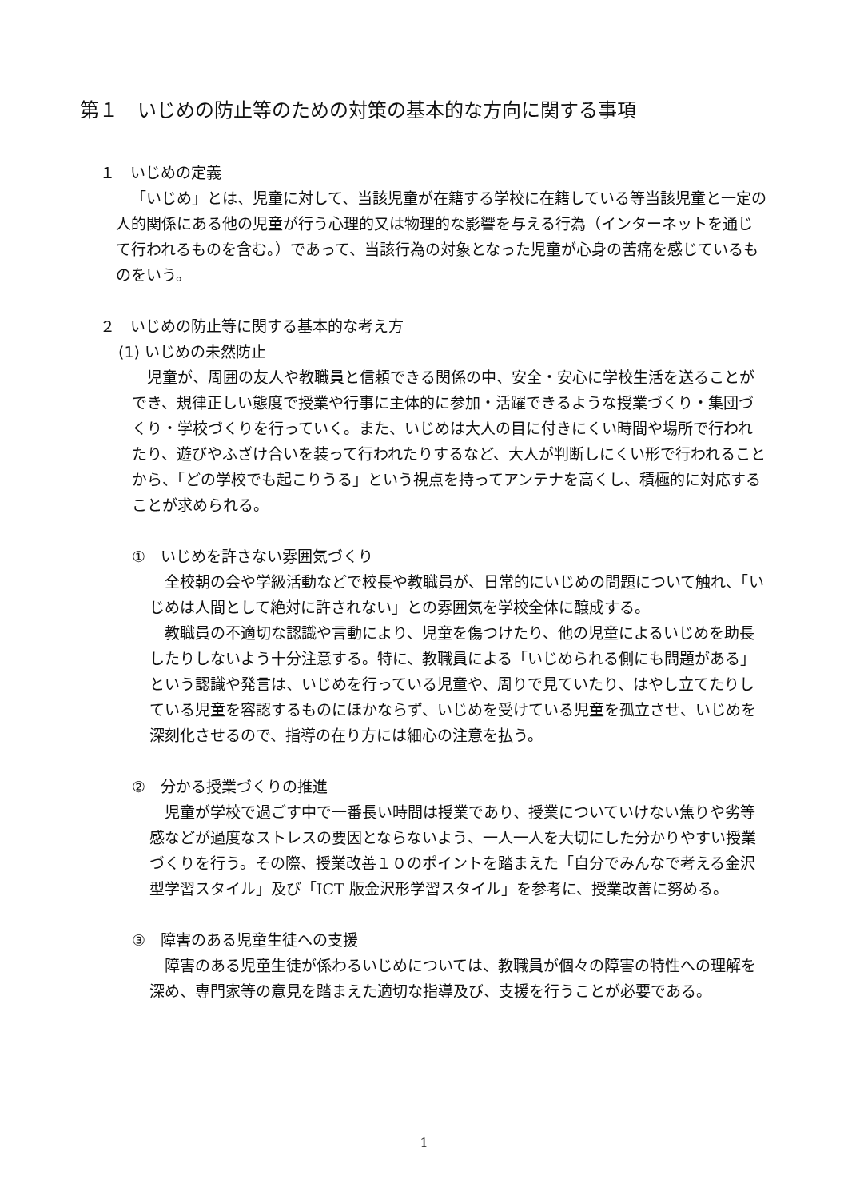第１　いじめの防止等のための対策の基本的な方向に関する事項
１　いじめの定義
「いじめ」とは、児童に対して、当該児童が在籍する学校に在籍している等当該児童と一定の人的関係にある他の児童が行う心理的又は物理的な影響を与える行為（インターネットを通じて行われるものを含む。）であって、当該行為の対象となった児童が心身の苦痛を感じているものをいう。
２　いじめの防止等に関する基本的な考え方
(1) いじめの未然防止
児童が、周囲の友人や教職員と信頼できる関係の中、安全・安心に学校生活を送ることができ、規律正しい態度で授業や行事に主体的に参加・活躍できるような授業づくり・集団づくり・学校づくりを行っていく。また、いじめは大人の目に付きにくい時間や場所で行われたり、遊びやふざけ合いを装って行われたりするなど、大人が判断しにくい形で行われることから、「どの学校でも起こりうる」という視点を持ってアンテナを高くし、積極的に対応することが求められる。
①　いじめを許さない雰囲気づくり
全校朝の会や学級活動などで校長や教職員が、日常的にいじめの問題について触れ、「いじめは人間として絶対に許されない」との雰囲気を学校全体に醸成する。
教職員の不適切な認識や言動により、児童を傷つけたり、他の児童によるいじめを助長したりしないよう十分注意する。特に、教職員による「いじめられる側にも問題がある」という認識や発言は、いじめを行っている児童や、周りで見ていたり、はやし立てたりしている児童を容認するものにほかならず、いじめを受けている児童を孤立させ、いじめを深刻化させるので、指導の在り方には細心の注意を払う。
②　分かる授業づくりの推進
児童が学校で過ごす中で一番長い時間は授業であり、授業についていけない焦りや劣等感などが過度なストレスの要因とならないよう、一人一人を大切にした分かりやすい授業づくりを行う。その際、授業改善１０のポイントを踏まえた「自分でみんなで考える金沢型学習スタイル」及び「ICT 版金沢形学習スタイル」を参考に、授業改善に努める。
③　障害のある児童生徒への支援
障害のある児童生徒が係わるいじめについては、教職員が個々の障害の特性への理解を深め、専門家等の意見を踏まえた適切な指導及び、支援を行うことが必要である。
1